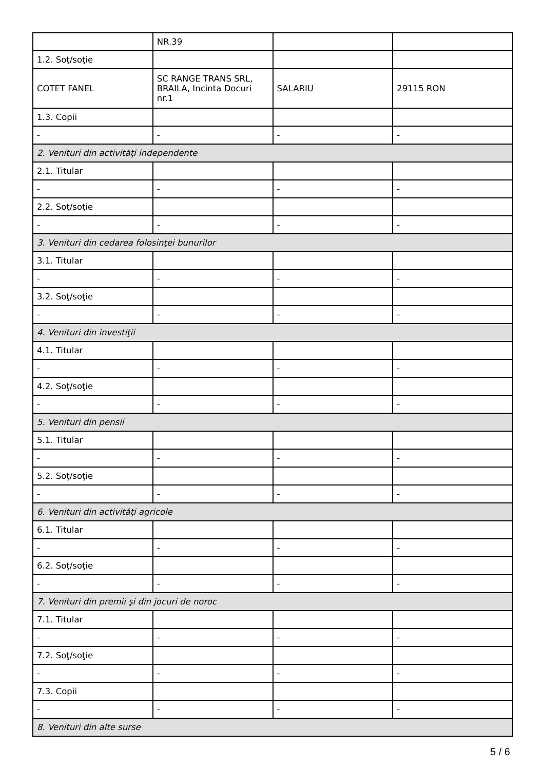| | NR.39 | | |
| 1.2. Soţ/soţie | | | |
| COTET FANEL | SC RANGE TRANS SRL, BRAILA, Incinta Docuri nr.1 | SALARIU | 29115 RON |
| 1.3. Copii | | | |
| - | - | - | - |
| 2. Venituri din activităţi independente | | | |
| 2.1. Titular | | | |
| - | - | - | - |
| 2.2. Soţ/soţie | | | |
| - | - | - | - |
| 3. Venituri din cedarea folosinţei bunurilor | | | |
| 3.1. Titular | | | |
| - | - | - | - |
| 3.2. Soţ/soţie | | | |
| - | - | - | - |
| 4. Venituri din investiţii | | | |
| 4.1. Titular | | | |
| - | - | - | - |
| 4.2. Soţ/soţie | | | |
| - | - | - | - |
| 5. Venituri din pensii | | | |
| 5.1. Titular | | | |
| - | - | - | - |
| 5.2. Soţ/soţie | | | |
| - | - | - | - |
| 6. Venituri din activităţi agricole | | | |
| 6.1. Titular | | | |
| - | - | - | - |
| 6.2. Soţ/soţie | | | |
| - | - | - | - |
| 7. Venituri din premii şi din jocuri de noroc | | | |
| 7.1. Titular | | | |
| - | - | - | - |
| 7.2. Soţ/soţie | | | |
| - | - | - | - |
| 7.3. Copii | | | |
| - | - | - | - |
| 8. Venituri din alte surse | | | |
5 / 6